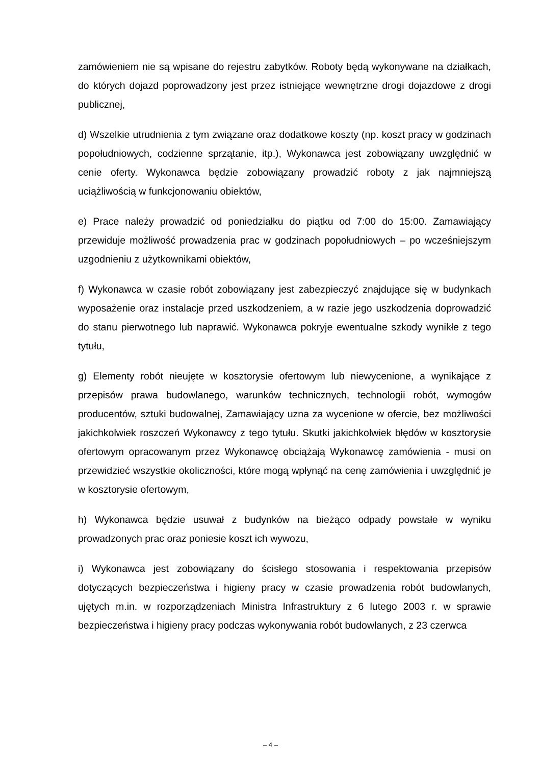zamówieniem nie są wpisane do rejestru zabytków. Roboty będą wykonywane na działkach, do których dojazd poprowadzony jest przez istniejące wewnętrzne drogi dojazdowe z drogi publicznej,
d) Wszelkie utrudnienia z tym związane oraz dodatkowe koszty (np. koszt pracy w godzinach popołudniowych, codzienne sprzątanie, itp.), Wykonawca jest zobowiązany uwzględnić w cenie oferty. Wykonawca będzie zobowiązany prowadzić roboty z jak najmniejszą uciążliwością w funkcjonowaniu obiektów,
e) Prace należy prowadzić od poniedziałku do piątku od 7:00 do 15:00. Zamawiający przewiduje możliwość prowadzenia prac w godzinach popołudniowych – po wcześniejszym uzgodnieniu z użytkownikami obiektów,
f) Wykonawca w czasie robót zobowiązany jest zabezpieczyć znajdujące się w budynkach wyposażenie oraz instalacje przed uszkodzeniem, a w razie jego uszkodzenia doprowadzić do stanu pierwotnego lub naprawić. Wykonawca pokryje ewentualne szkody wynikłe z tego tytułu,
g) Elementy robót nieujęte w kosztorysie ofertowym lub niewycenione, a wynikające z przepisów prawa budowlanego, warunków technicznych, technologii robót, wymogów producentów, sztuki budowalnej, Zamawiający uzna za wycenione w ofercie, bez możliwości jakichkolwiek roszczeń Wykonawcy z tego tytułu. Skutki jakichkolwiek błędów w kosztorysie ofertowym opracowanym przez Wykonawcę obciążają Wykonawcę zamówienia - musi on przewidzieć wszystkie okoliczności, które mogą wpłynąć na cenę zamówienia i uwzględnić je w kosztorysie ofertowym,
h) Wykonawca będzie usuwał z budynków na bieżąco odpady powstałe w wyniku prowadzonych prac oraz poniesie koszt ich wywozu,
i) Wykonawca jest zobowiązany do ścisłego stosowania i respektowania przepisów dotyczących bezpieczeństwa i higieny pracy w czasie prowadzenia robót budowlanych, ujętych m.in. w rozporządzeniach Ministra Infrastruktury z 6 lutego 2003 r. w sprawie bezpieczeństwa i higieny pracy podczas wykonywania robót budowlanych, z 23 czerwca
– 4 –